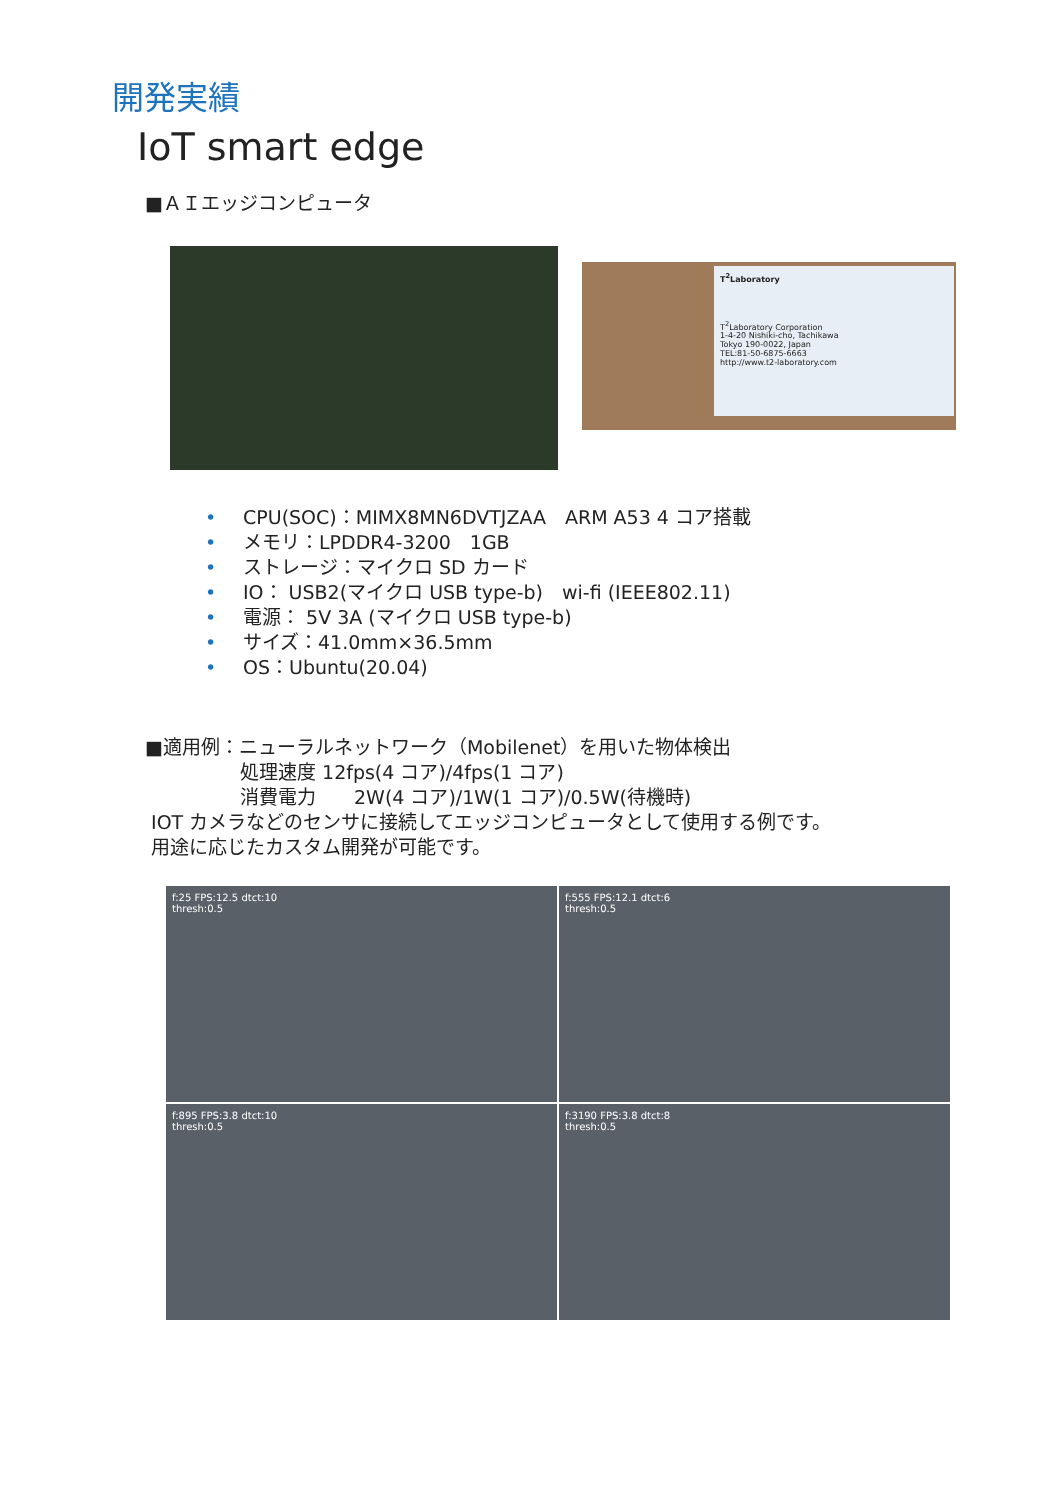開発実績
IoT smart edge
■ＡＩエッジコンピュータ
T<sup>2</sup>Laboratory
T<sup>2</sup>Laboratory Corporation
1-4-20 Nishiki-cho, Tachikawa
Tokyo 190-0022, Japan
TEL:81-50-6875-6663
http://www.t2-laboratory.com
• CPU(SOC)：MIMX8MN6DVTJZAA　ARM A53 4 コア搭載
• メモリ：LPDDR4-3200　1GB
• ストレージ：マイクロ SD カード
• IO： USB2(マイクロ USB type-b)　wi-fi (IEEE802.11)
• 電源： 5V 3A (マイクロ USB type-b)
• サイズ：41.0mm×36.5mm
• OS：Ubuntu(20.04)
■適用例：ニューラルネットワーク（Mobilenet）を用いた物体検出
処理速度 12fps(4 コア)/4fps(1 コア)
消費電力　　2W(4 コア)/1W(1 コア)/0.5W(待機時)
IOT カメラなどのセンサに接続してエッジコンピュータとして使用する例です。
用途に応じたカスタム開発が可能です。
f:25 FPS:12.5 dtct:10
thresh:0.5
f:555 FPS:12.1 dtct:6
thresh:0.5
f:895 FPS:3.8 dtct:10
thresh:0.5
f:3190 FPS:3.8 dtct:8
thresh:0.5